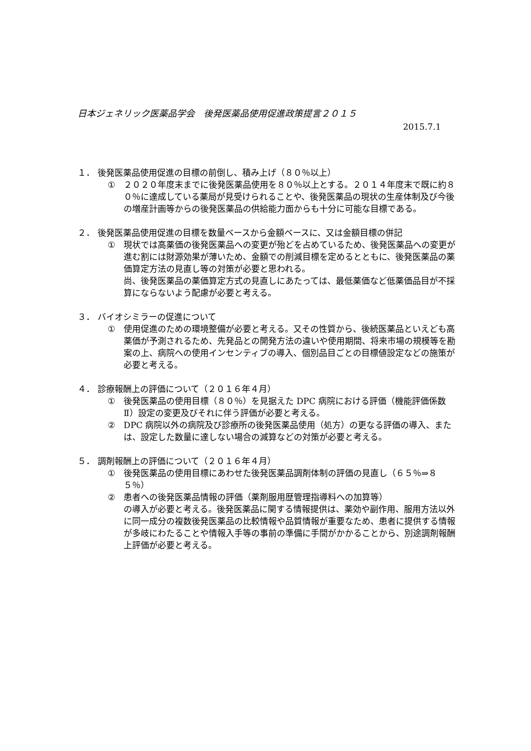日本ジェネリック医薬品学会　後発医薬品使用促進政策提言２０１５
2015.7.1
１． 後発医薬品使用促進の目標の前倒し、積み上げ（８０％以上）
① ２０２０年度末までに後発医薬品使用を８０％以上とする。２０１４年度末で既に約８０％に達成している薬局が見受けられることや、後発医薬品の現状の生産体制及び今後の増産計画等からの後発医薬品の供給能力面からも十分に可能な目標である。
２． 後発医薬品使用促進の目標を数量ベースから金額ベースに、又は金額目標の併記
① 現状では高薬価の後発医薬品への変更が殆どを占めているため、後発医薬品への変更が進む割には財源効果が薄いため、金額での削減目標を定めるとともに、後発医薬品の薬価算定方法の見直し等の対策が必要と思われる。
尚、後発医薬品の薬価算定方式の見直しにあたっては、最低薬価など低薬価品目が不採算にならないよう配慮が必要と考える。
３． バイオシミラーの促進について
① 使用促進のための環境整備が必要と考える。又その性質から、後続医薬品といえども高薬価が予測されるため、先発品との開発方法の違いや使用期間、将来市場の規模等を勘案の上、病院への使用インセンティブの導入、個別品目ごとの目標値設定などの施策が必要と考える。
４． 診療報酬上の評価について（２０１６年４月）
① 後発医薬品の使用目標（８０％）を見据えた DPC 病院における評価（機能評価係数Ⅱ）設定の変更及びそれに伴う評価が必要と考える。
② DPC 病院以外の病院及び診療所の後発医薬品使用（処方）の更なる評価の導入、または、設定した数量に達しない場合の減算などの対策が必要と考える。
５． 調剤報酬上の評価について（２０１６年４月）
① 後発医薬品の使用目標にあわせた後発医薬品調剤体制の評価の見直し（６５％⇒８５％）
② 患者への後発医薬品情報の評価（薬剤服用歴管理指導料への加算等）
の導入が必要と考える。後発医薬品に関する情報提供は、薬効や副作用、服用方法以外に同一成分の複数後発医薬品の比較情報や品質情報が重要なため、患者に提供する情報が多岐にわたることや情報入手等の事前の準備に手間がかかることから、別途調剤報酬上評価が必要と考える。